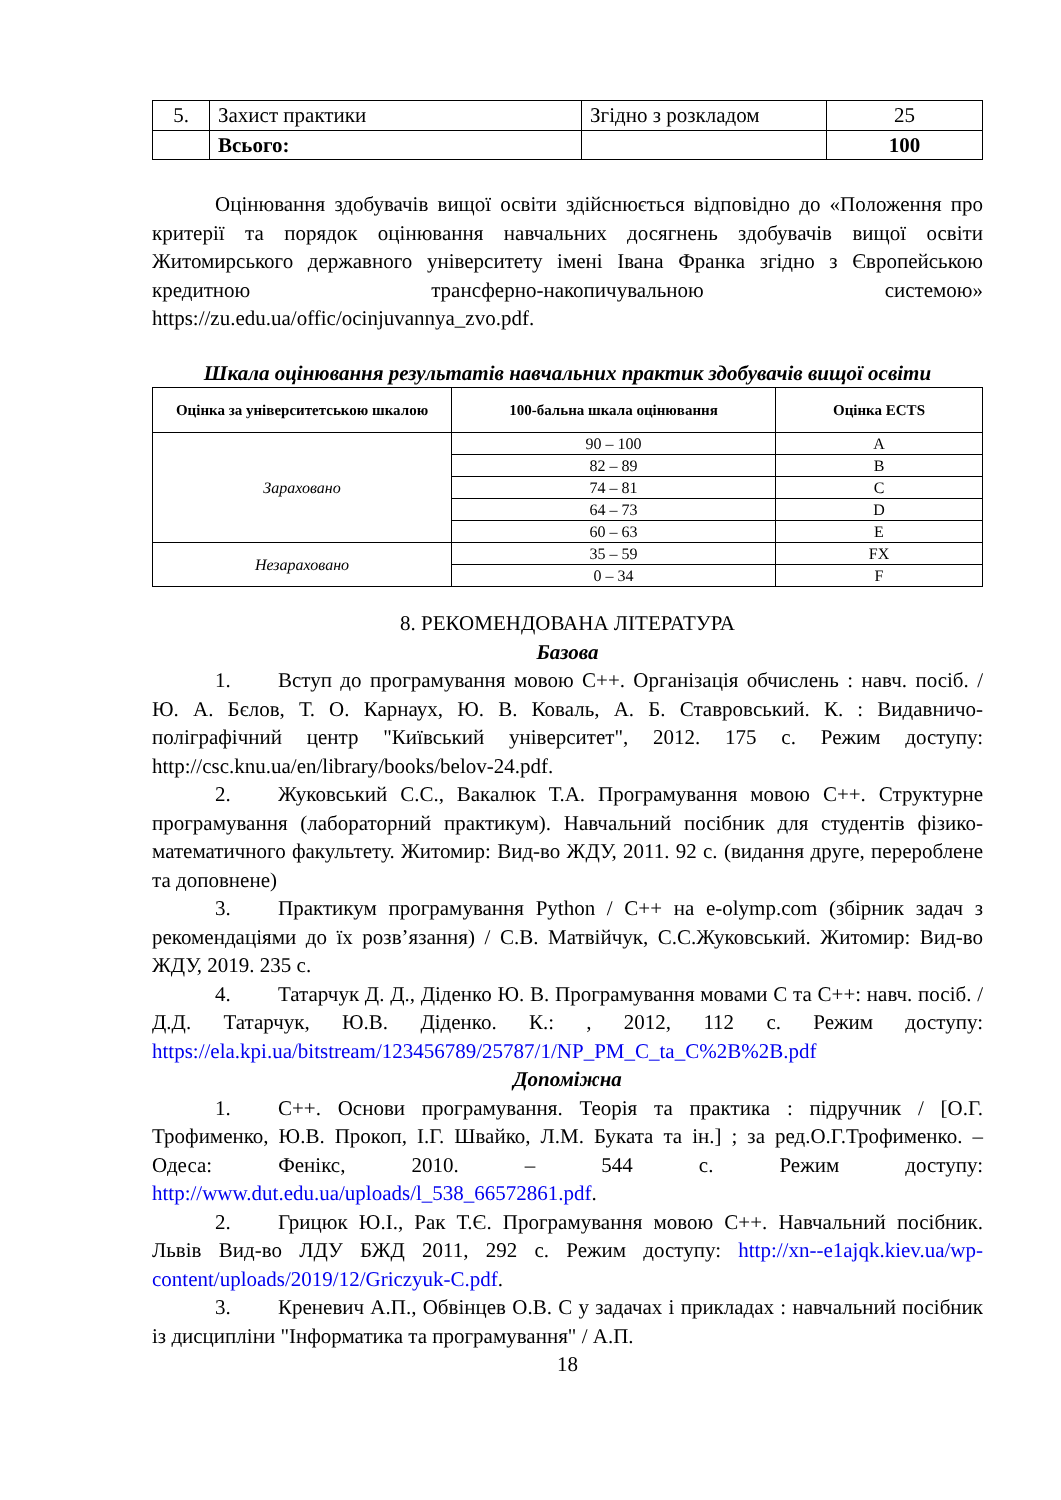| 5. | Захист практики | Згідно з розкладом | 25 |
| | Всього: | | 100 |
Оцінювання здобувачів вищої освіти здійснюється відповідно до «Положення про критерії та порядок оцінювання навчальних досягнень здобувачів вищої освіти Житомирського державного університету імені Івана Франка згідно з Європейською кредитною трансферно-накопичувальною системою» https://zu.edu.ua/offic/ocinjuvannya_zvo.pdf.
Шкала оцінювання результатів навчальних практик здобувачів вищої освіти
| Оцінка за університетською шкалою | 100-бальна шкала оцінювання | Оцінка ECTS |
| --- | --- | --- |
| Зараховано | 90 – 100 | A |
| | 82 – 89 | B |
| | 74 – 81 | C |
| | 64 – 73 | D |
| | 60 – 63 | E |
| Незараховано | 35 – 59 | FX |
| | 0 – 34 | F |
8. РЕКОМЕНДОВАНА ЛІТЕРАТУРА
Базова
1. Вступ до програмування мовою С++. Організація обчислень : навч. посіб. / Ю. А. Бєлов, Т. О. Карнаух, Ю. В. Коваль, А. Б. Ставровський. К. : Видавничо-поліграфічний центр "Київський університет", 2012. 175 с. Режим доступу: http://csc.knu.ua/en/library/books/belov-24.pdf.
2. Жуковський С.С., Вакалюк Т.А. Програмування мовою С++. Структурне програмування (лабораторний практикум). Навчальний посібник для студентів фізико-математичного факультету. Житомир: Вид-во ЖДУ, 2011. 92 с. (видання друге, перероблене та доповнене)
3. Практикум програмування Python / С++ на e-olymp.com (збірник задач з рекомендаціями до їх розв’язання) / С.В. Матвійчук, С.С.Жуковський. Житомир: Вид-во ЖДУ, 2019. 235 с.
4. Татарчук Д. Д., Діденко Ю. В. Програмування мовами С та С++: навч. посіб. / Д.Д. Татарчук, Ю.В. Діденко. К.: , 2012, 112 с. Режим доступу: https://ela.kpi.ua/bitstream/123456789/25787/1/NP_PM_C_ta_C%2B%2B.pdf
Допоміжна
1. С++. Основи програмування. Теорія та практика : підручник / [О.Г. Трофименко, Ю.В. Прокоп, І.Г. Швайко, Л.М. Буката та ін.] ; за ред.О.Г.Трофименко. – Одеса: Фенікс, 2010. – 544 с. Режим доступу: http://www.dut.edu.ua/uploads/l_538_66572861.pdf.
2. Грицюк Ю.І., Рак Т.Є. Програмування мовою С++. Навчальний посібник. Львів Вид-во ЛДУ БЖД 2011, 292 с. Режим доступу: http://xn--e1ajqk.kiev.ua/wp-content/uploads/2019/12/Griczyuk-C.pdf.
3. Креневич А.П., Обвінцев О.В. С у задачах і прикладах : навчальний посібник із дисципліни "Інформатика та програмування" / А.П.
18